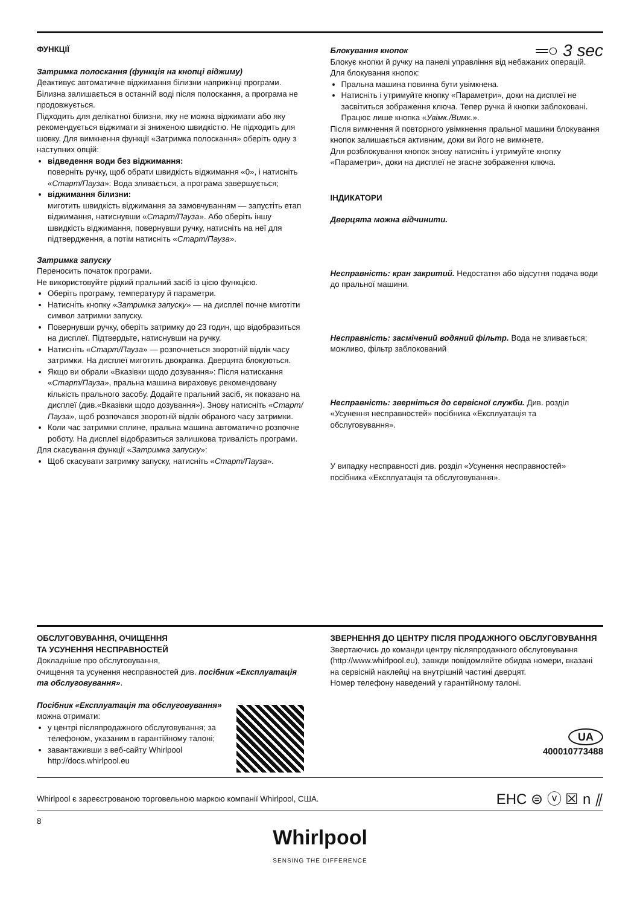ФУНКЦІЇ
Затримка полоскання (функція на кнопці віджиму)
Деактивує автоматичне віджимання білизни наприкінці програми. Білизна залишається в останній воді після полоскання, а програма не продовжується.
Підходить для делікатної білизни, яку не можна віджимати або яку рекомендується віджимати зі зниженою швидкістю. Не підходить для шовку. Для вимкнення функції «Затримка полоскання» оберіть одну з наступних опцій:
відведення води без віджимання:
поверніть ручку, щоб обрати швидкість віджимання «0», і натисніть «Старт/Пауза»: Вода зливається, а програма завершується;
віджимання білизни:
миготить швидкість віджимання за замовчуванням — запустіть етап віджимання, натиснувши «Старт/Пауза». Або оберіть іншу швидкість віджимання, повернувши ручку, натисніть на неї для підтвердження, а потім натисніть «Старт/Пауза».
Затримка запуску
Переносить початок програми.
Не використовуйте рідкий пральний засіб із цією функцією.
Оберіть програму, температуру й параметри.
Натисніть кнопку «Затримка запуску» — на дисплеї почне миготіти символ затримки запуску.
Повернувши ручку, оберіть затримку до 23 годин, що відобразиться на дисплеї. Підтвердьте, натиснувши на ручку.
Натисніть «Старт/Пауза» — розпочнеться зворотній відлік часу затримки. На дисплеї миготить двокрапка. Дверцята блокуються.
Якщо ви обрали «Вказівки щодо дозування»: Після натискання «Старт/Пауза», пральна машина вираховує рекомендовану кількість прального засобу. Додайте пральний засіб, як показано на дисплеї (див.«Вказівки щодо дозування»). Знову натисніть «Старт/Пауза», щоб розпочався зворотній відлік обраного часу затримки.
Коли час затримки сплине, пральна машина автоматично розпочне роботу. На дисплеї відобразиться залишкова тривалість програми.
Для скасування функції «Затримка запуску»:
Щоб скасувати затримку запуску, натисніть «Старт/Пауза».
Блокування кнопок ═○ 3 sec
Блокує кнопки й ручку на панелі управління від небажаних операцій.
Для блокування кнопок:
Пральна машина повинна бути увімкнена.
Натисніть і утримуйте кнопку «Параметри», доки на дисплеї не засвітиться зображення ключа. Тепер ручка й кнопки заблоковані. Працює лише кнопка «Увімк./Вимк.».
Після вимкнення й повторного увімкнення пральної машини блокування кнопок залишається активним, доки ви його не вимкнете.
Для розблокування кнопок знову натисніть і утримуйте кнопку «Параметри», доки на дисплеї не згасне зображення ключа.
ІНДИКАТОРИ
Дверцята можна відчинити.
Несправність: кран закритий. Недостатня або відсутня подача води до пральної машини.
Несправність: засмічений водяний фільтр. Вода не зливається; можливо, фільтр заблокований
Несправність: зверніться до сервісної служби. Див. розділ «Усунення несправностей» посібника «Експлуатація та обслуговування».
У випадку несправності див. розділ «Усунення несправностей» посібника «Експлуатація та обслуговування».
ОБСЛУГОВУВАННЯ, ОЧИЩЕННЯ
ТА УСУНЕННЯ НЕСПРАВНОСТЕЙ
Докладніше про обслуговування,
очищення та усунення несправностей див. посібник «Експлуатація та обслуговування».
Посібник «Експлуатація та обслуговування» можна отримати:
у центрі післяпродажного обслуговування; за телефоном, указаним в гарантійному талоні;
завантаживши з веб-сайту Whirlpool http://docs.whirlpool.eu
ЗВЕРНЕННЯ ДО ЦЕНТРУ ПІСЛЯ ПРОДАЖНОГО ОБСЛУГОВУВАННЯ
Звертаючись до команди центру післяпродажного обслуговування (http://www.whirlpool.eu), завжди повідомляйте обидва номери, вказані на сервісній наклейці на внутрішній частині дверцят.
Номер телефону наведений у гарантійному талоні.
UA
400010773488
Whirlpool є зареєстрованою торговельною маркою компанії Whirlpool, США.
EHC ⊜ ⓥ ☒ n ⫽
8
Whirlpool
SENSING THE DIFFERENCE